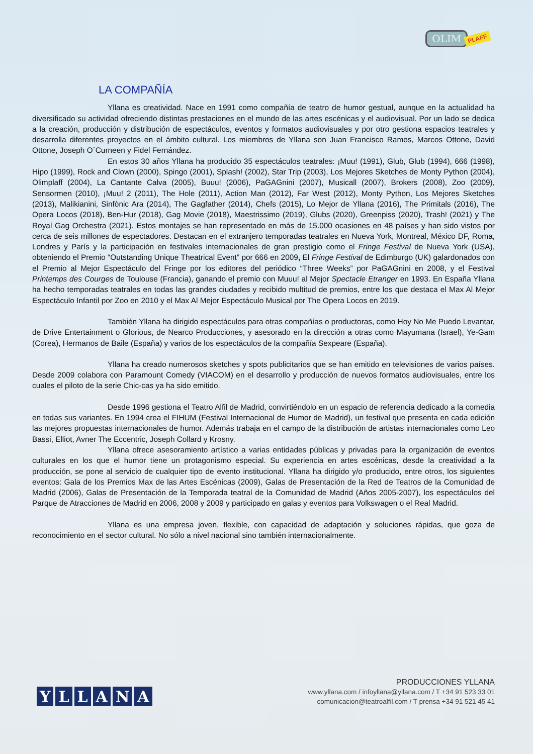OLIM PLAFF
LA COMPAÑÍA
Yllana es creatividad. Nace en 1991 como compañía de teatro de humor gestual, aunque en la actualidad ha diversificado su actividad ofreciendo distintas prestaciones en el mundo de las artes escénicas y el audiovisual. Por un lado se dedica a la creación, producción y distribución de espectáculos, eventos y formatos audiovisuales y por otro gestiona espacios teatrales y desarrolla diferentes proyectos en el ámbito cultural. Los miembros de Yllana son Juan Francisco Ramos, Marcos Ottone, David Ottone, Joseph O´Curneen y Fidel Fernández.
En estos 30 años Yllana ha producido 35 espectáculos teatrales: ¡Muu! (1991), Glub, Glub (1994), 666 (1998), Hipo (1999), Rock and Clown (2000), Spingo (2001), Splash! (2002), Star Trip (2003), Los Mejores Sketches de Monty Python (2004), Olimplaff (2004), La Cantante Calva (2005), Buuu! (2006), PaGAGnini (2007), Musicall (2007), Brokers (2008), Zoo (2009), Sensormen (2010), ¡Muu! 2 (2011), The Hole (2011), Action Man (2012), Far West (2012), Monty Python, Los Mejores Sketches (2013), Malikianini, Sinfònic Ara (2014), The Gagfather (2014), Chefs (2015), Lo Mejor de Yllana (2016), The Primitals (2016), The Opera Locos (2018), Ben-Hur (2018), Gag Movie (2018), Maestrissimo (2019), Glubs (2020), Greenpiss (2020), Trash! (2021) y The Royal Gag Orchestra (2021). Estos montajes se han representado en más de 15.000 ocasiones en 48 países y han sido vistos por cerca de seis millones de espectadores. Destacan en el extranjero temporadas teatrales en Nueva York, Montreal, México DF, Roma, Londres y París y la participación en festivales internacionales de gran prestigio como el Fringe Festival de Nueva York (USA), obteniendo el Premio “Outstanding Unique Theatrical Event” por 666 en 2009, El Fringe Festival de Edimburgo (UK) galardonados con el Premio al Mejor Espectáculo del Fringe por los editores del periódico “Three Weeks” por PaGAGnini en 2008, y el Festival Printemps des Courges de Toulouse (Francia), ganando el premio con Muuu! al Mejor Spectacle Etranger en 1993. En España Yllana ha hecho temporadas teatrales en todas las grandes ciudades y recibido multitud de premios, entre los que destaca el Max Al Mejor Espectáculo Infantil por Zoo en 2010 y el Max Al Mejor Espectáculo Musical por The Opera Locos en 2019.
También Yllana ha dirigido espectáculos para otras compañías o productoras, como Hoy No Me Puedo Levantar, de Drive Entertainment o Glorious, de Nearco Producciones, y asesorado en la dirección a otras como Mayumana (Israel), Ye-Gam (Corea), Hermanos de Baile (España) y varios de los espectáculos de la compañía Sexpeare (España).
Yllana ha creado numerosos sketches y spots publicitarios que se han emitido en televisiones de varios países. Desde 2009 colabora con Paramount Comedy (VIACOM) en el desarrollo y producción de nuevos formatos audiovisuales, entre los cuales el piloto de la serie Chic-cas ya ha sido emitido.
Desde 1996 gestiona el Teatro Alfil de Madrid, convirtiéndolo en un espacio de referencia dedicado a la comedia en todas sus variantes. En 1994 crea el FIHUM (Festival Internacional de Humor de Madrid), un festival que presenta en cada edición las mejores propuestas internacionales de humor. Además trabaja en el campo de la distribución de artistas internacionales como Leo Bassi, Elliot, Avner The Eccentric, Joseph Collard y Krosny.
Yllana ofrece asesoramiento artístico a varias entidades públicas y privadas para la organización de eventos culturales en los que el humor tiene un protagonismo especial. Su experiencia en artes escénicas, desde la creatividad a la producción, se pone al servicio de cualquier tipo de evento institucional. Yllana ha dirigido y/o producido, entre otros, los siguientes eventos: Gala de los Premios Max de las Artes Escénicas (2009), Galas de Presentación de la Red de Teatros de la Comunidad de Madrid (2006), Galas de Presentación de la Temporada teatral de la Comunidad de Madrid (Años 2005-2007), los espectáculos del Parque de Atracciones de Madrid en 2006, 2008 y 2009 y participado en galas y eventos para Volkswagen o el Real Madrid.
Yllana es una empresa joven, flexible, con capacidad de adaptación y soluciones rápidas, que goza de reconocimiento en el sector cultural. No sólo a nivel nacional sino también internacionalmente.
YLLANA
PRODUCCIONES YLLANA
www.yllana.com / infoyllana@yllana.com / T +34 91 523 33 01
comunicacion@teatroalfil.com / T prensa +34 91 521 45 41